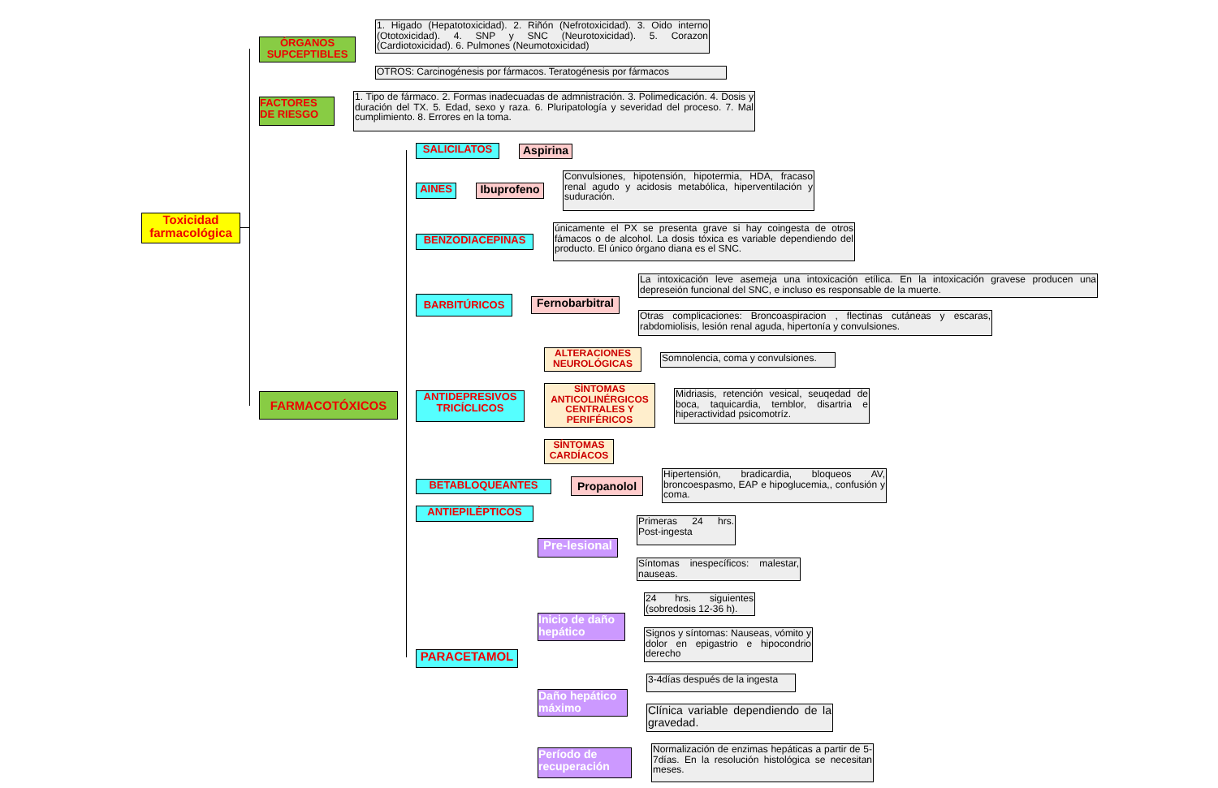Toxicidad farmacológica
ÓRGANOS SUPCEPTIBLES
1. Higado (Hepatotoxicidad). 2. Riñón (Nefrotoxicidad). 3. Oido interno (Ototoxicidad). 4. SNP y SNC (Neurotoxicidad). 5. Corazon (Cardiotoxicidad). 6. Pulmones (Neumotoxicidad)
OTROS: Carcinogénesis por fármacos. Teratogénesis por fármacos
FACTORES DE RIESGO
1. Tipo de fármaco. 2. Formas inadecuadas de admnistración. 3. Polimedicación. 4. Dosis y duración del TX. 5. Edad, sexo y raza. 6. Pluripatología y severidad del proceso. 7. Mal cumplimiento. 8. Errores en la toma.
FARMACOTÓXICOS
SALICILATOS
Aspirina
AINES Ibuprofeno
Convulsiones, hipotensión, hipotermia, HDA, fracaso renal agudo y acidosis metabólica, hiperventilación y suduración.
BENZODIACEPINAS
únicamente el PX se presenta grave si hay coingesta de otros fámacos o de alcohol. La dosis tóxica es variable dependiendo del producto. El único órgano diana es el SNC.
BARBITÚRICOS
Fernobarbitral
La intoxicación leve asemeja una intoxicación etílica. En la intoxicación gravese producen una depreseión funcional del SNC, e incluso es responsable de la muerte.
Otras complicaciones: Broncoaspiracion , flectinas cutáneas y escaras, rabdomiolisis, lesión renal aguda, hipertonía y convulsiones.
ANTIDEPRESIVOS TRICÍCLICOS
ALTERACIONES NEUROLÓGICAS
Somnolencia, coma y convulsiones.
SÍNTOMAS ANTICOLINÉRGICOS CENTRALES Y PERIFÉRICOS
Midriasis, retención vesical, seuqedad de boca, taquicardia, temblor, disartria e hiperactividad psicomotríz.
SÍNTOMAS CARDÍACOS
BETABLOQUEANTES Propanolol
Hipertensión, bradicardia, bloqueos AV, broncoespasmo, EAP e hipoglucemia,, confusión y coma.
ANTIEPILÉPTICOS
PARACETAMOL
Pre-lesional
Primeras 24 hrs. Post-ingesta
Síntomas inespecíficos: malestar, nauseas.
Inicio de daño hepático
24 hrs. siguientes (sobredosis 12-36 h).
Signos y síntomas: Nauseas, vómito y dolor en epigastrio e hipocondrio derecho
Daño hepático máximo
3-4días después de la ingesta
Clínica variable dependiendo de la gravedad.
Período de recuperación
Normalización de enzimas hepáticas a partir de 5-7días. En la resolución histológica se necesitan meses.